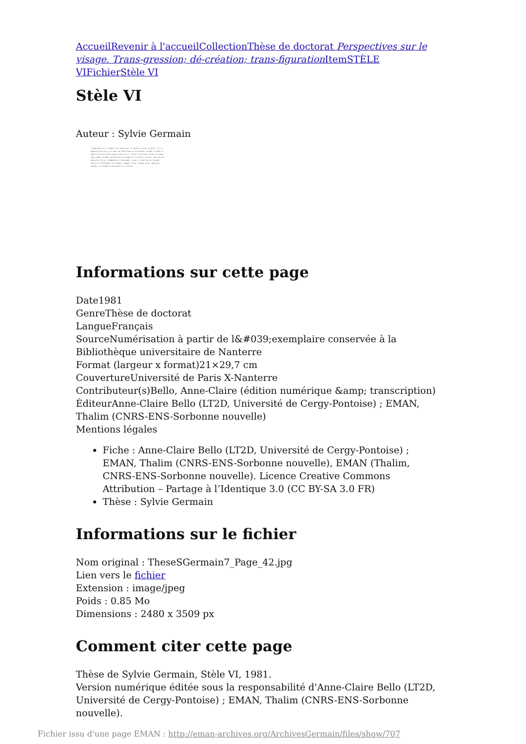Accueil Revenir à l'accueil Collection Thèse de doctorat Perspectives sur le visage. Trans-gression; dé-création; trans-figuration Item STÈLE VI Fichier Stèle VI
Stèle VI
Auteur : Sylvie Germain
L'impossible est "l'aimant" de l'amour dont il dérobe et attire le désir. Il y a négation parce qu'il y a amour de toute chose en son mystère. Le NON s'irrupte et pénètre en toute chose jusqu'au point où il "touche" le dis-paru enfoui en chaque chose aimée; le NON s'affirme face au visage qu'il invite à re-culer. Seul qui est déposition de soi, dénégation et renoncement, jusqu'à l'oubli de soi consumé; jusqu'à un effondrement du langage. Langage, savoir, devenus ainsi "questions brûlées" et retombés en poussière et en cendres.
Informations sur cette page
Date1981
GenreThèse de doctorat
LangueFrançais
SourceNumérisation à partir de l&#039;exemplaire conservée à la Bibliothèque universitaire de Nanterre
Format (largeur x format)21×29,7 cm
CouvertureUniversité de Paris X-Nanterre
Contributeur(s)Bello, Anne-Claire (édition numérique &amp; transcription)
ÉditeurAnne-Claire Bello (LT2D, Université de Cergy-Pontoise) ; EMAN, Thalim (CNRS-ENS-Sorbonne nouvelle)
Mentions légales
Fiche : Anne-Claire Bello (LT2D, Université de Cergy-Pontoise) ; EMAN, Thalim (CNRS-ENS-Sorbonne nouvelle), EMAN (Thalim, CNRS-ENS-Sorbonne nouvelle). Licence Creative Commons Attribution – Partage à l’Identique 3.0 (CC BY-SA 3.0 FR)
Thèse : Sylvie Germain
Informations sur le fichier
Nom original : TheseSGermain7_Page_42.jpg
Lien vers le fichier
Extension : image/jpeg
Poids : 0.85 Mo
Dimensions : 2480 x 3509 px
Comment citer cette page
Thèse de Sylvie Germain, Stèle VI, 1981.
Version numérique éditée sous la responsabilité d'Anne-Claire Bello (LT2D, Université de Cergy-Pontoise) ; EMAN, Thalim (CNRS-ENS-Sorbonne nouvelle).
Fichier issu d'une page EMAN : http://eman-archives.org/ArchivesGermain/files/show/707